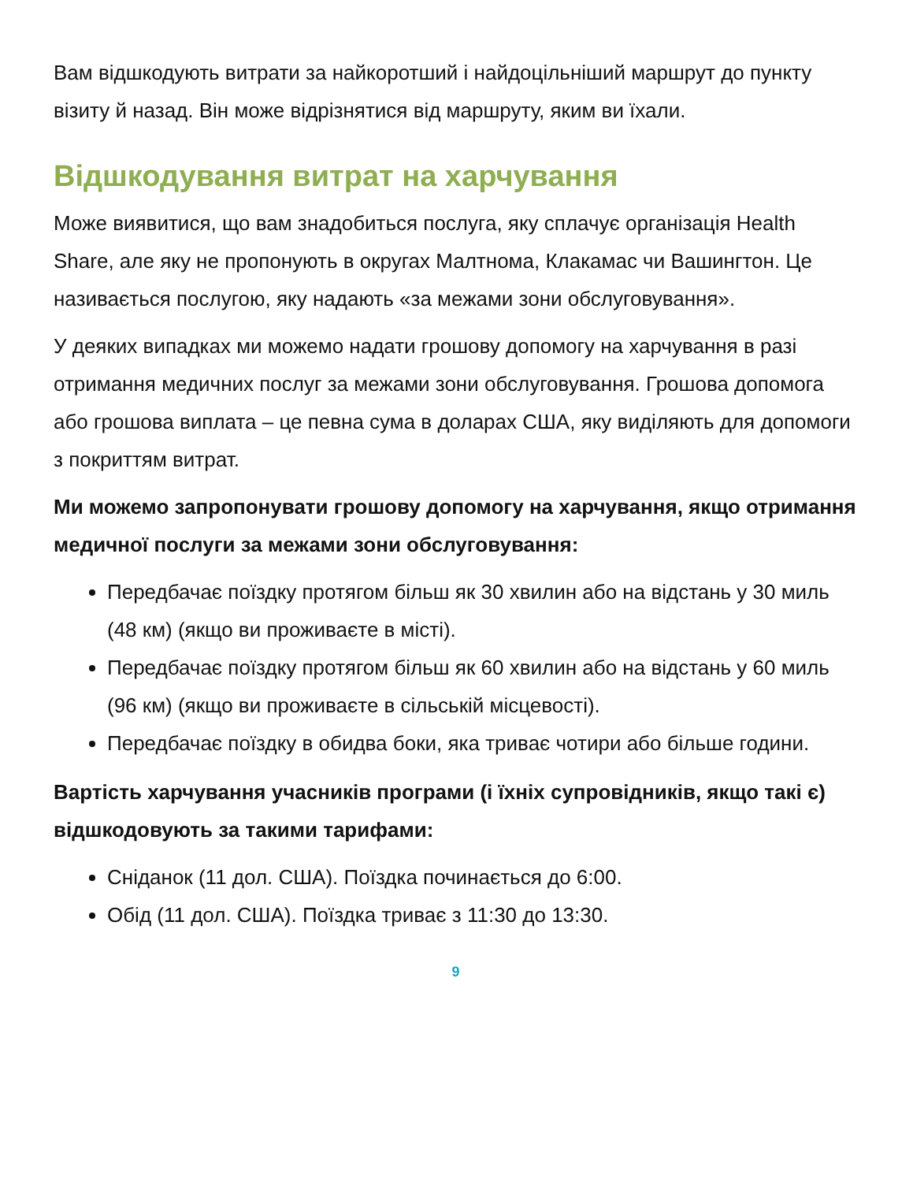Вам відшкодують витрати за найкоротший і найдоцільніший маршрут до пункту візиту й назад. Він може відрізнятися від маршруту, яким ви їхали.
Відшкодування витрат на харчування
Може виявитися, що вам знадобиться послуга, яку сплачує організація Health Share, але яку не пропонують в округах Малтнома, Клакамас чи Вашингтон. Це називається послугою, яку надають «за межами зони обслуговування».
У деяких випадках ми можемо надати грошову допомогу на харчування в разі отримання медичних послуг за межами зони обслуговування. Грошова допомога або грошова виплата – це певна сума в доларах США, яку виділяють для допомоги з покриттям витрат.
Ми можемо запропонувати грошову допомогу на харчування, якщо отримання медичної послуги за межами зони обслуговування:
Передбачає поїздку протягом більш як 30 хвилин або на відстань у 30 миль (48 км) (якщо ви проживаєте в місті).
Передбачає поїздку протягом більш як 60 хвилин або на відстань у 60 миль (96 км) (якщо ви проживаєте в сільській місцевості).
Передбачає поїздку в обидва боки, яка триває чотири або більше години.
Вартість харчування учасників програми (і їхніх супровідників, якщо такі є) відшкодовують за такими тарифами:
Сніданок (11 дол. США). Поїздка починається до 6:00.
Обід (11 дол. США). Поїздка триває з 11:30 до 13:30.
9